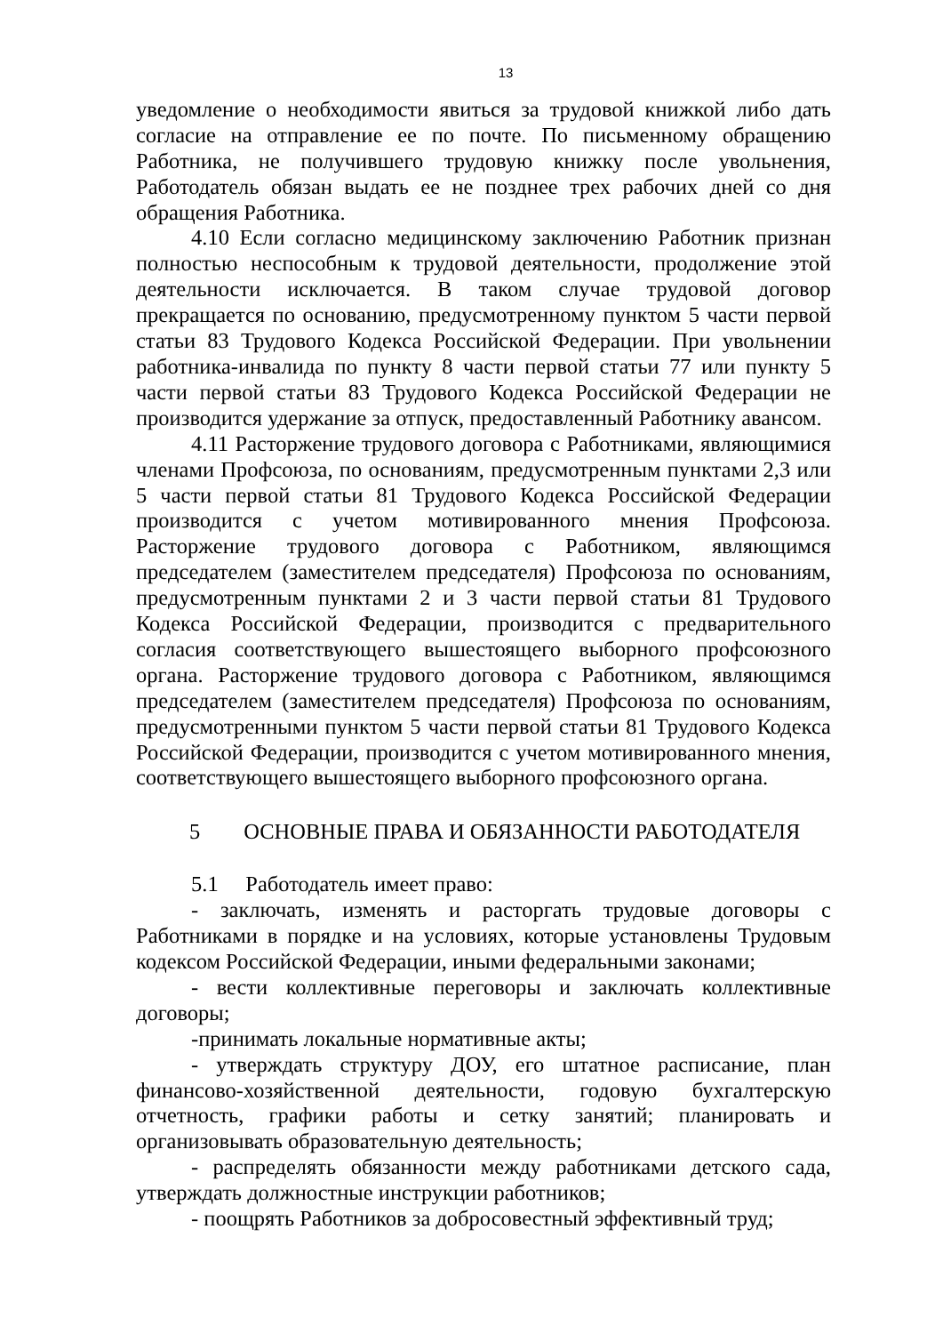13
уведомление о необходимости явиться за трудовой книжкой либо дать согласие на отправление ее по почте. По письменному обращению Работника, не получившего трудовую книжку после увольнения, Работодатель обязан выдать ее не позднее трех рабочих дней со дня обращения Работника.
4.10 Если согласно медицинскому заключению Работник признан полностью неспособным к трудовой деятельности, продолжение этой деятельности исключается. В таком случае трудовой договор прекращается по основанию, предусмотренному пунктом 5 части первой статьи 83 Трудового Кодекса Российской Федерации. При увольнении работника-инвалида по пункту 8 части первой статьи 77 или пункту 5 части первой статьи 83 Трудового Кодекса Российской Федерации не производится удержание за отпуск, предоставленный Работнику авансом.
4.11 Расторжение трудового договора с Работниками, являющимися членами Профсоюза, по основаниям, предусмотренным пунктами 2,3 или 5 части первой статьи 81 Трудового Кодекса Российской Федерации производится с учетом мотивированного мнения Профсоюза. Расторжение трудового договора с Работником, являющимся председателем (заместителем председателя) Профсоюза по основаниям, предусмотренным пунктами 2 и 3 части первой статьи 81 Трудового Кодекса Российской Федерации, производится с предварительного согласия соответствующего вышестоящего выборного профсоюзного органа. Расторжение трудового договора с Работником, являющимся председателем (заместителем председателя) Профсоюза по основаниям, предусмотренными пунктом 5 части первой статьи 81 Трудового Кодекса Российской Федерации, производится с учетом мотивированного мнения, соответствующего вышестоящего выборного профсоюзного органа.
5 ОСНОВНЫЕ ПРАВА И ОБЯЗАННОСТИ РАБОТОДАТЕЛЯ
5.1 Работодатель имеет право:
- заключать, изменять и расторгать трудовые договоры с Работниками в порядке и на условиях, которые установлены Трудовым кодексом Российской Федерации, иными федеральными законами;
- вести коллективные переговоры и заключать коллективные договоры;
-принимать локальные нормативные акты;
- утверждать структуру ДОУ, его штатное расписание, план финансово-хозяйственной деятельности, годовую бухгалтерскую отчетность, графики работы и сетку занятий; планировать и организовывать образовательную деятельность;
- распределять обязанности между работниками детского сада, утверждать должностные инструкции работников;
- поощрять Работников за добросовестный эффективный труд;